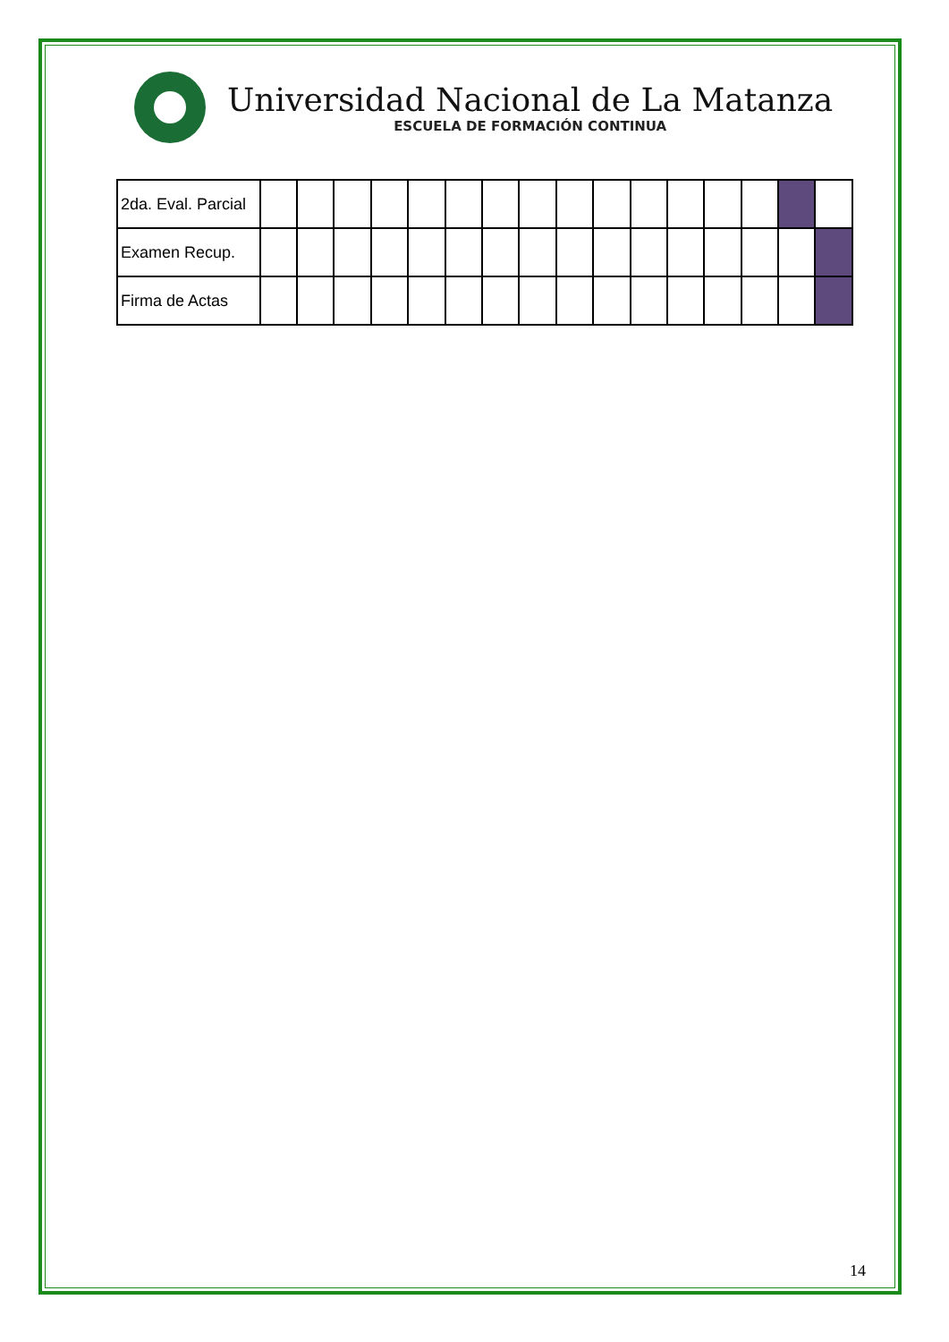Universidad Nacional de La Matanza
ESCUELA DE FORMACIÓN CONTINUA
| 2da. Eval. Parcial | | | | | | | | | | | | | | | | |
| Examen Recup. | | | | | | | | | | | | | | | | |
| Firma de Actas | | | | | | | | | | | | | | | | |
14